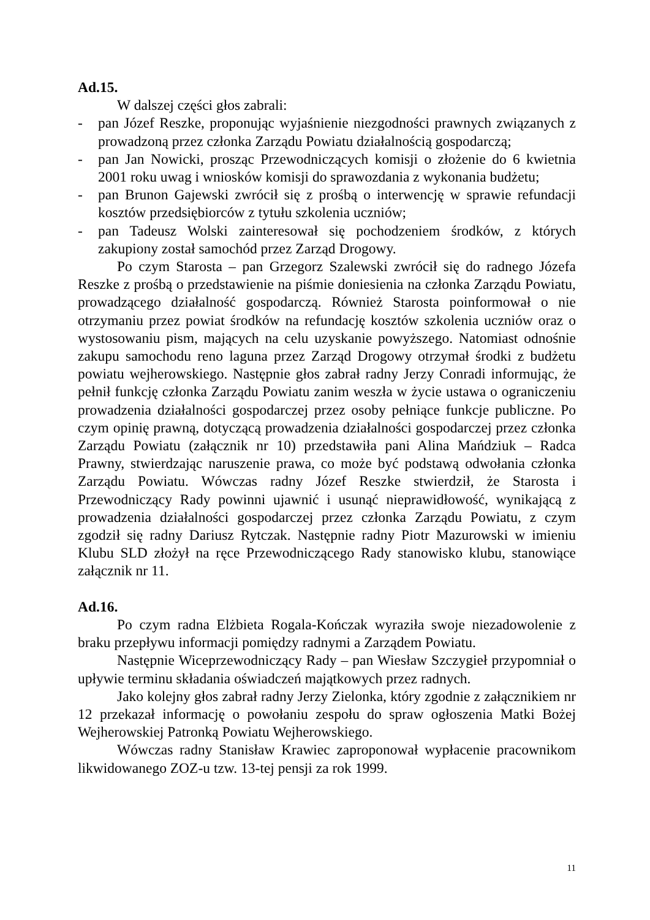Ad.15.
W dalszej części głos zabrali:
- pan Józef Reszke, proponując wyjaśnienie niezgodności prawnych związanych z prowadzoną przez członka Zarządu Powiatu działalnością gospodarczą;
- pan Jan Nowicki, prosząc Przewodniczących komisji o złożenie do 6 kwietnia 2001 roku uwag i wniosków komisji do sprawozdania z wykonania budżetu;
- pan Brunon Gajewski zwrócił się z prośbą o interwencję w sprawie refundacji kosztów przedsiębiorców z tytułu szkolenia uczniów;
- pan Tadeusz Wolski zainteresował się pochodzeniem środków, z których zakupiony został samochód przez Zarząd Drogowy.
Po czym Starosta – pan Grzegorz Szalewski zwrócił się do radnego Józefa Reszke z prośbą o przedstawienie na piśmie doniesienia na członka Zarządu Powiatu, prowadzącego działalność gospodarczą. Również Starosta poinformował o nie otrzymaniu przez powiat środków na refundację kosztów szkolenia uczniów oraz o wystosowaniu pism, mających na celu uzyskanie powyższego. Natomiast odnośnie zakupu samochodu reno laguna przez Zarząd Drogowy otrzymał środki z budżetu powiatu wejherowskiego. Następnie głos zabrał radny Jerzy Conradi informując, że pełnił funkcję członka Zarządu Powiatu zanim weszła w życie ustawa o ograniczeniu prowadzenia działalności gospodarczej przez osoby pełniące funkcje publiczne. Po czym opinię prawną, dotyczącą prowadzenia działalności gospodarczej przez członka Zarządu Powiatu (załącznik nr 10) przedstawiła pani Alina Mańdziuk – Radca Prawny, stwierdzając naruszenie prawa, co może być podstawą odwołania członka Zarządu Powiatu. Wówczas radny Józef Reszke stwierdził, że Starosta i Przewodniczący Rady powinni ujawnić i usunąć nieprawidłowość, wynikającą z prowadzenia działalności gospodarczej przez członka Zarządu Powiatu, z czym zgodził się radny Dariusz Rytczak. Następnie radny Piotr Mazurowski w imieniu Klubu SLD złożył na ręce Przewodniczącego Rady stanowisko klubu, stanowiące załącznik nr 11.
Ad.16.
Po czym radna Elżbieta Rogala-Kończak wyraziła swoje niezadowolenie z braku przepływu informacji pomiędzy radnymi a Zarządem Powiatu.
Następnie Wiceprzewodniczący Rady – pan Wiesław Szczygieł przypomniał o upływie terminu składania oświadczeń majątkowych przez radnych.
Jako kolejny głos zabrał radny Jerzy Zielonka, który zgodnie z załącznikiem nr 12 przekazał informację o powołaniu zespołu do spraw ogłoszenia Matki Bożej Wejherowskiej Patronką Powiatu Wejherowskiego.
Wówczas radny Stanisław Krawiec zaproponował wypłacenie pracownikom likwidowanego ZOZ-u tzw. 13-tej pensji za rok 1999.
11